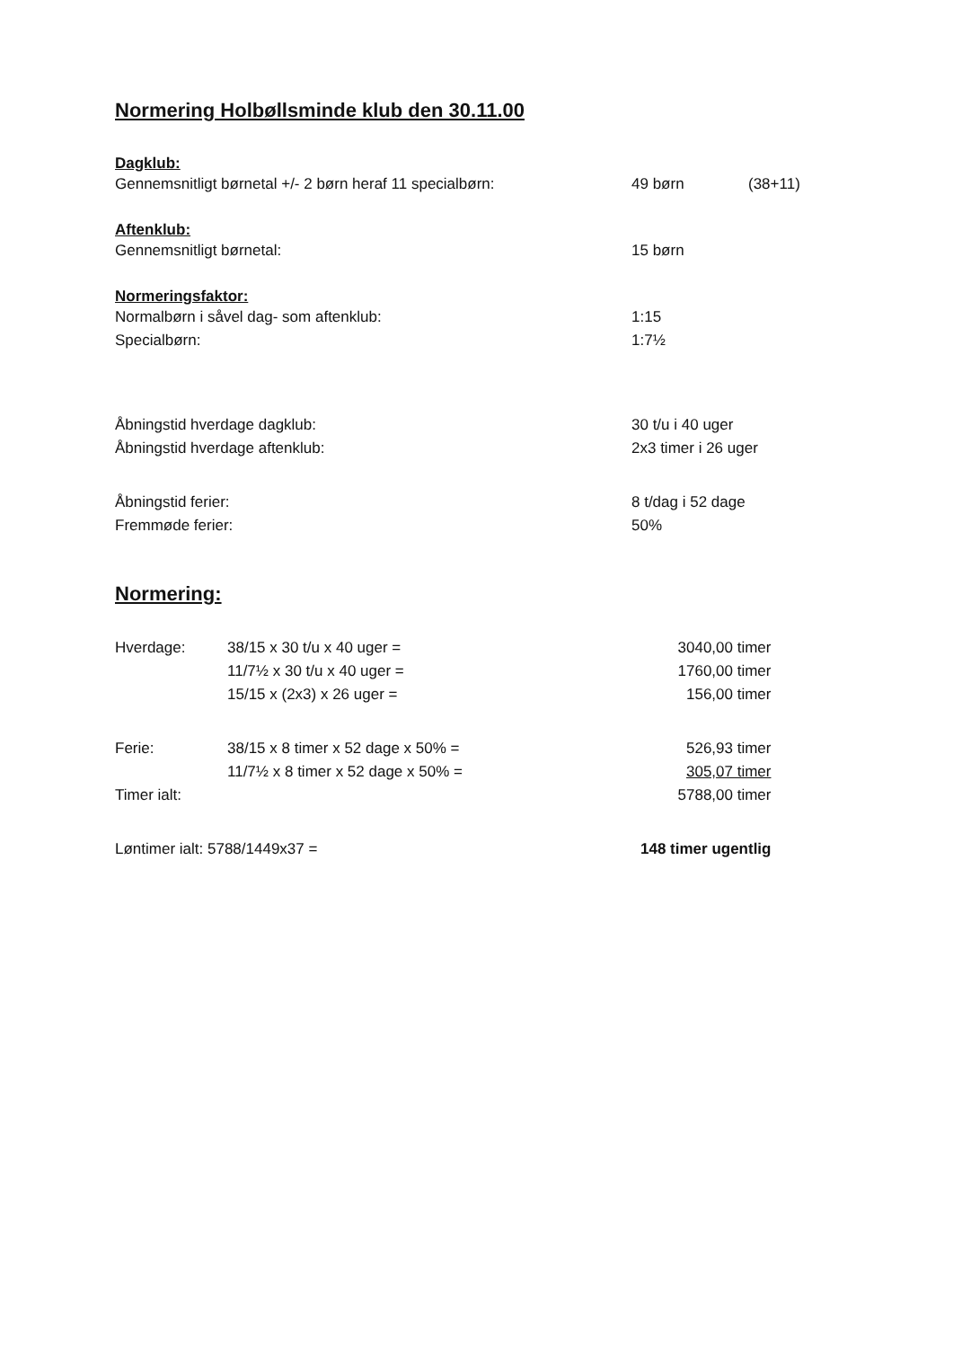Normering Holbøllsminde klub den 30.11.00
Dagklub:
| Gennemsnitligt børnetal +/- 2 børn heraf 11 specialbørn: | 49 børn | (38+11) |
Aftenklub:
| Gennemsnitligt børnetal: | 15 børn |
Normeringsfaktor:
| Normalbørn i såvel dag- som aftenklub: | 1:15 |
| Specialbørn: | 1:7½ |
| Åbningstid hverdage dagklub: | 30 t/u i 40 uger |
| Åbningstid hverdage aftenklub: | 2x3 timer i 26 uger |
| Åbningstid ferier: | 8 t/dag i 52 dage |
| Fremmøde ferier: | 50% |
Normering:
| Hverdage: | 38/15 x 30 t/u x 40 uger = | 3040,00 timer |
| | 11/7½ x 30 t/u x 40 uger = | 1760,00 timer |
| | 15/15 x (2x3) x 26 uger = | 156,00 timer |
| Ferie: | 38/15 x 8 timer x 52 dage x 50% = | 526,93 timer |
| | 11/7½ x 8 timer x 52 dage x 50% = | 305,07 timer |
| Timer ialt: | | 5788,00 timer |
| Løntimer ialt: 5788/1449x37 = | | 148 timer ugentlig |